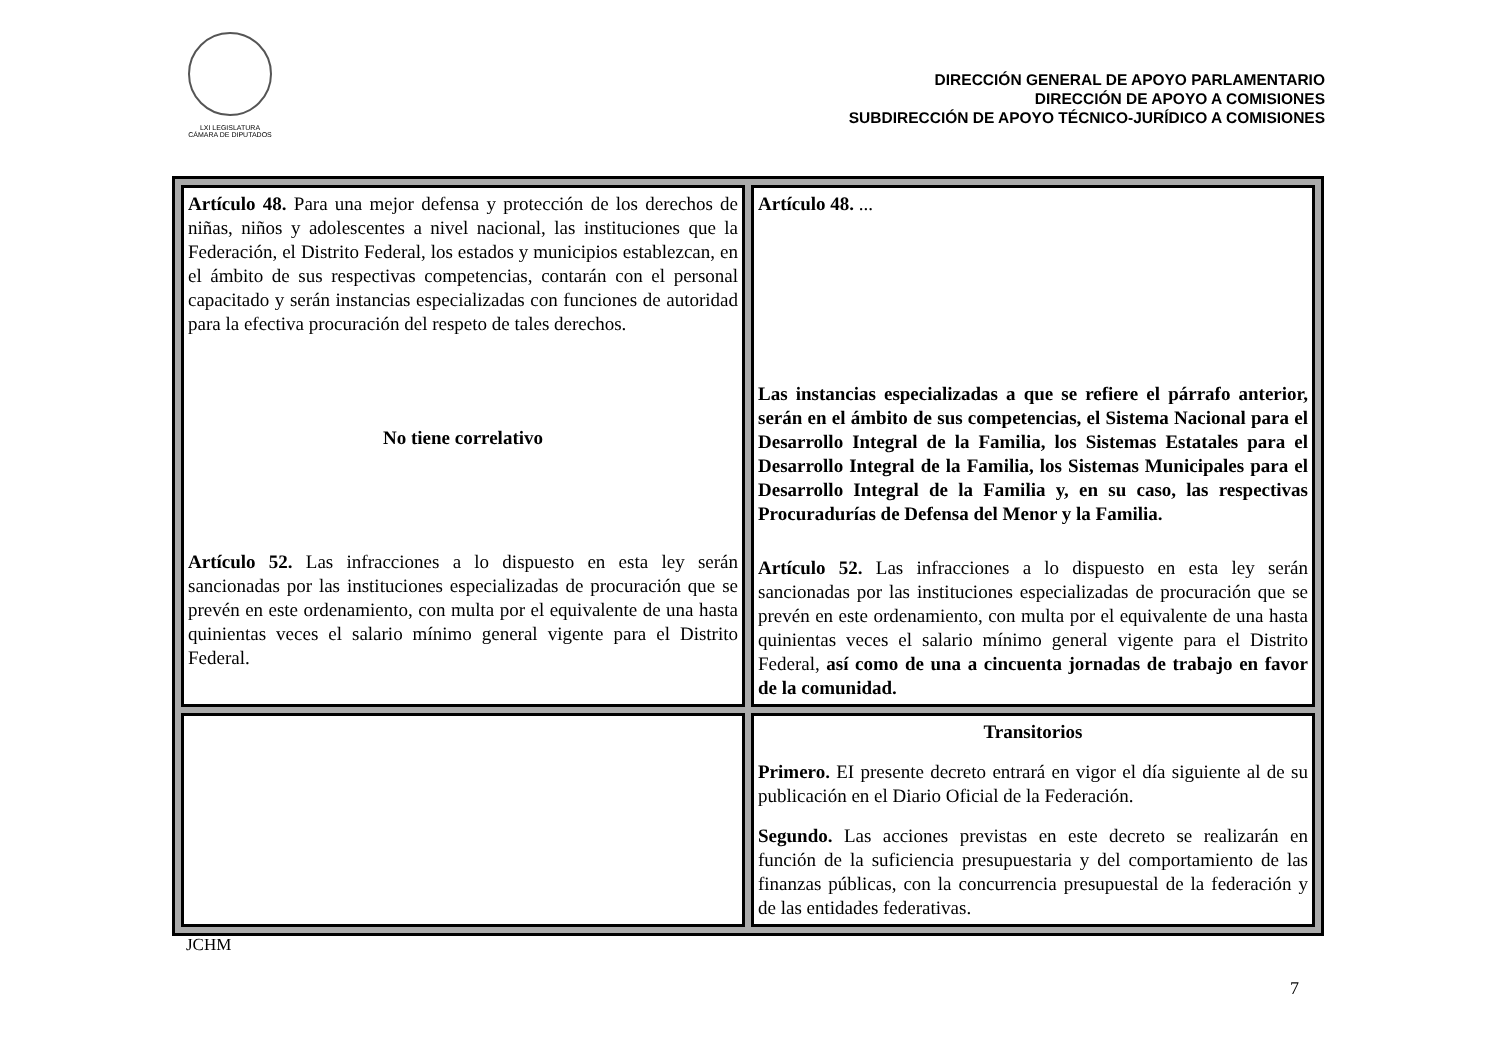LXI LEGISLATURA
CÁMARA DE DIPUTADOS
DIRECCIÓN GENERAL DE APOYO PARLAMENTARIO
DIRECCIÓN DE APOYO A COMISIONES
SUBDIRECCIÓN DE APOYO TÉCNICO-JURÍDICO A COMISIONES
| Artículo 48. Para una mejor defensa y protección de los derechos de niñas, niños y adolescentes a nivel nacional, las instituciones que la Federación, el Distrito Federal, los estados y municipios establezcan, en el ámbito de sus respectivas competencias, contarán con el personal capacitado y serán instancias especializadas con funciones de autoridad para la efectiva procuración del respeto de tales derechos. No tiene correlativo Artículo 52. Las infracciones a lo dispuesto en esta ley serán sancionadas por las instituciones especializadas de procuración que se prevén en este ordenamiento, con multa por el equivalente de una hasta quinientas veces el salario mínimo general vigente para el Distrito Federal. | Artículo 48. ... Las instancias especializadas a que se refiere el párrafo anterior, serán en el ámbito de sus competencias, el Sistema Nacional para el Desarrollo Integral de la Familia, los Sistemas Estatales para el Desarrollo Integral de la Familia, los Sistemas Municipales para el Desarrollo Integral de la Familia y, en su caso, las respectivas Procuradurías de Defensa del Menor y la Familia. Artículo 52. Las infracciones a lo dispuesto en esta ley serán sancionadas por las instituciones especializadas de procuración que se prevén en este ordenamiento, con multa por el equivalente de una hasta quinientas veces el salario mínimo general vigente para el Distrito Federal, así como de una a cincuenta jornadas de trabajo en favor de la comunidad. |
| | Transitorios Primero. EI presente decreto entrará en vigor el día siguiente al de su publicación en el Diario Oficial de la Federación. Segundo. Las acciones previstas en este decreto se realizarán en función de la suficiencia presupuestaria y del comportamiento de las finanzas públicas, con la concurrencia presupuestal de la federación y de las entidades federativas. |
JCHM
7